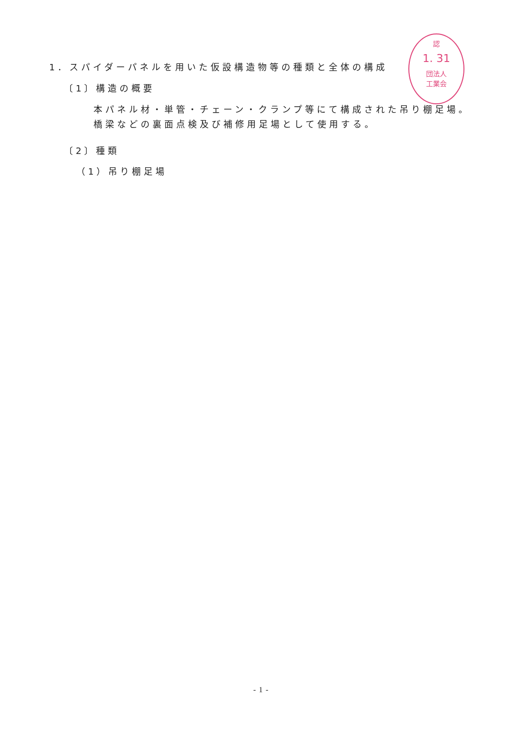認
1. 31
団法人
工業会
1．スパイダーパネルを用いた仮設構造物等の種類と全体の構成
〔1〕構造の概要
本パネル材・単管・チェーン・クランプ等にて構成された吊り棚足場。
橋梁などの裏面点検及び補修用足場として使用する。
〔2〕種類
（1）吊り棚足場
- 1 -